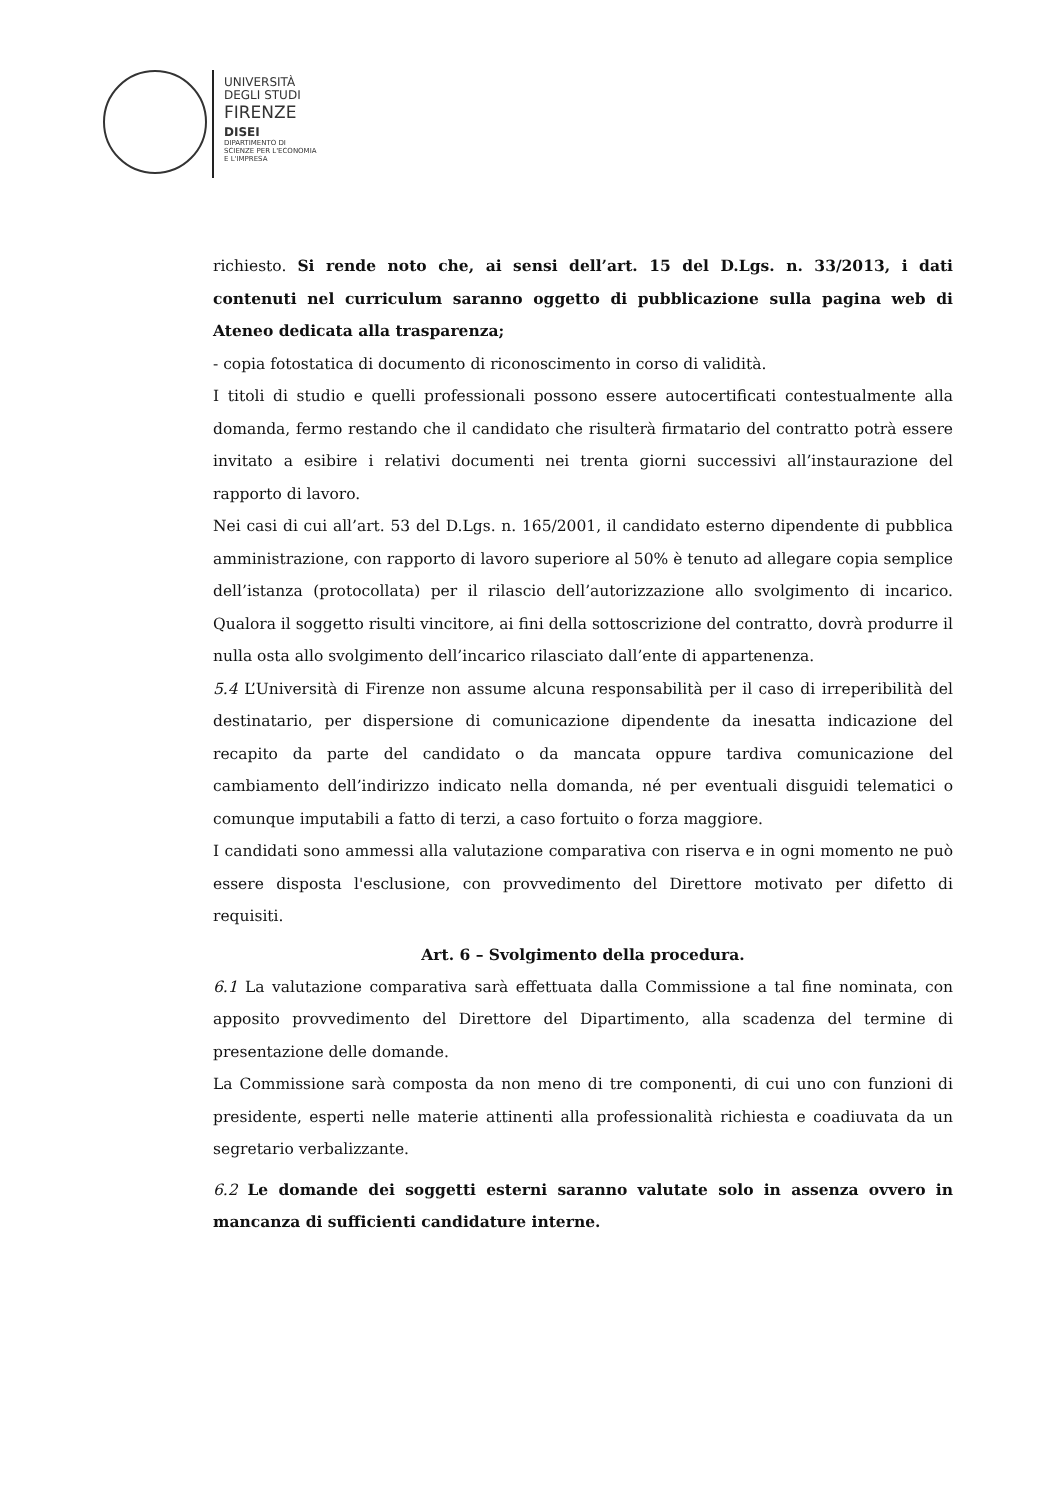UNIVERSITÀ
DEGLI STUDI
FIRENZE
DISEI
DIPARTIMENTO DI
SCIENZE PER L'ECONOMIA
E L'IMPRESA
richiesto. Si rende noto che, ai sensi dell’art. 15 del D.Lgs. n. 33/2013, i dati contenuti nel curriculum saranno oggetto di pubblicazione sulla pagina web di Ateneo dedicata alla trasparenza;
- copia fotostatica di documento di riconoscimento in corso di validità.
I titoli di studio e quelli professionali possono essere autocertificati contestualmente alla domanda, fermo restando che il candidato che risulterà firmatario del contratto potrà essere invitato a esibire i relativi documenti nei trenta giorni successivi all’instaurazione del rapporto di lavoro.
Nei casi di cui all’art. 53 del D.Lgs. n. 165/2001, il candidato esterno dipendente di pubblica amministrazione, con rapporto di lavoro superiore al 50% è tenuto ad allegare copia semplice dell’istanza (protocollata) per il rilascio dell’autorizzazione allo svolgimento di incarico. Qualora il soggetto risulti vincitore, ai fini della sottoscrizione del contratto, dovrà produrre il nulla osta allo svolgimento dell’incarico rilasciato dall’ente di appartenenza.
5.4 L’Università di Firenze non assume alcuna responsabilità per il caso di irreperibilità del destinatario, per dispersione di comunicazione dipendente da inesatta indicazione del recapito da parte del candidato o da mancata oppure tardiva comunicazione del cambiamento dell’indirizzo indicato nella domanda, né per eventuali disguidi telematici o comunque imputabili a fatto di terzi, a caso fortuito o forza maggiore.
I candidati sono ammessi alla valutazione comparativa con riserva e in ogni momento ne può essere disposta l'esclusione, con provvedimento del Direttore motivato per difetto di requisiti.
Art. 6 – Svolgimento della procedura.
6.1 La valutazione comparativa sarà effettuata dalla Commissione a tal fine nominata, con apposito provvedimento del Direttore del Dipartimento, alla scadenza del termine di presentazione delle domande.
La Commissione sarà composta da non meno di tre componenti, di cui uno con funzioni di presidente, esperti nelle materie attinenti alla professionalità richiesta e coadiuvata da un segretario verbalizzante.
6.2 Le domande dei soggetti esterni saranno valutate solo in assenza ovvero in mancanza di sufficienti candidature interne.